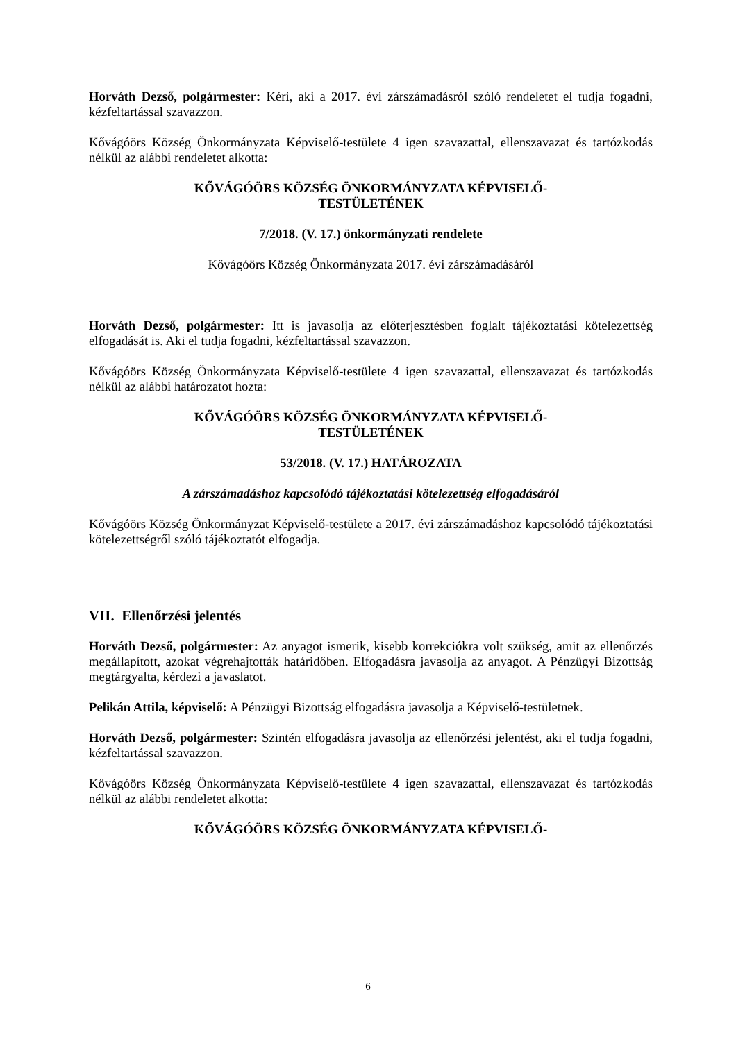Horváth Dezső, polgármester: Kéri, aki a 2017. évi zárszámadásról szóló rendeletet el tudja fogadni, kézfeltartással szavazzon.
Kővágóörs Község Önkormányzata Képviselő-testülete 4 igen szavazattal, ellenszavazat és tartózkodás nélkül az alábbi rendeletet alkotta:
KŐVÁGÓÖRS KÖZSÉG ÖNKORMÁNYZATA KÉPVISELŐ-
TESTÜLETÉNEK
7/2018. (V. 17.) önkormányzati rendelete
Kővágóörs Község Önkormányzata 2017. évi zárszámadásáról
Horváth Dezső, polgármester: Itt is javasolja az előterjesztésben foglalt tájékoztatási kötelezettség elfogadását is. Aki el tudja fogadni, kézfeltartással szavazzon.
Kővágóörs Község Önkormányzata Képviselő-testülete 4 igen szavazattal, ellenszavazat és tartózkodás nélkül az alábbi határozatot hozta:
KŐVÁGÓÖRS KÖZSÉG ÖNKORMÁNYZATA KÉPVISELŐ-
TESTÜLETÉNEK
53/2018. (V. 17.) HATÁROZATA
A zárszámadáshoz kapcsolódó tájékoztatási kötelezettség elfogadásáról
Kővágóörs Község Önkormányzat Képviselő-testülete a 2017. évi zárszámadáshoz kapcsolódó tájékoztatási kötelezettségről szóló tájékoztatót elfogadja.
VII. Ellenőrzési jelentés
Horváth Dezső, polgármester: Az anyagot ismerik, kisebb korrekciókra volt szükség, amit az ellenőrzés megállapított, azokat végrehajtották határidőben. Elfogadásra javasolja az anyagot. A Pénzügyi Bizottság megtárgyalta, kérdezi a javaslatot.
Pelikán Attila, képviselő: A Pénzügyi Bizottság elfogadásra javasolja a Képviselő-testületnek.
Horváth Dezső, polgármester: Szintén elfogadásra javasolja az ellenőrzési jelentést, aki el tudja fogadni, kézfeltartással szavazzon.
Kővágóörs Község Önkormányzata Képviselő-testülete 4 igen szavazattal, ellenszavazat és tartózkodás nélkül az alábbi rendeletet alkotta:
KŐVÁGÓÖRS KÖZSÉG ÖNKORMÁNYZATA KÉPVISELŐ-
6